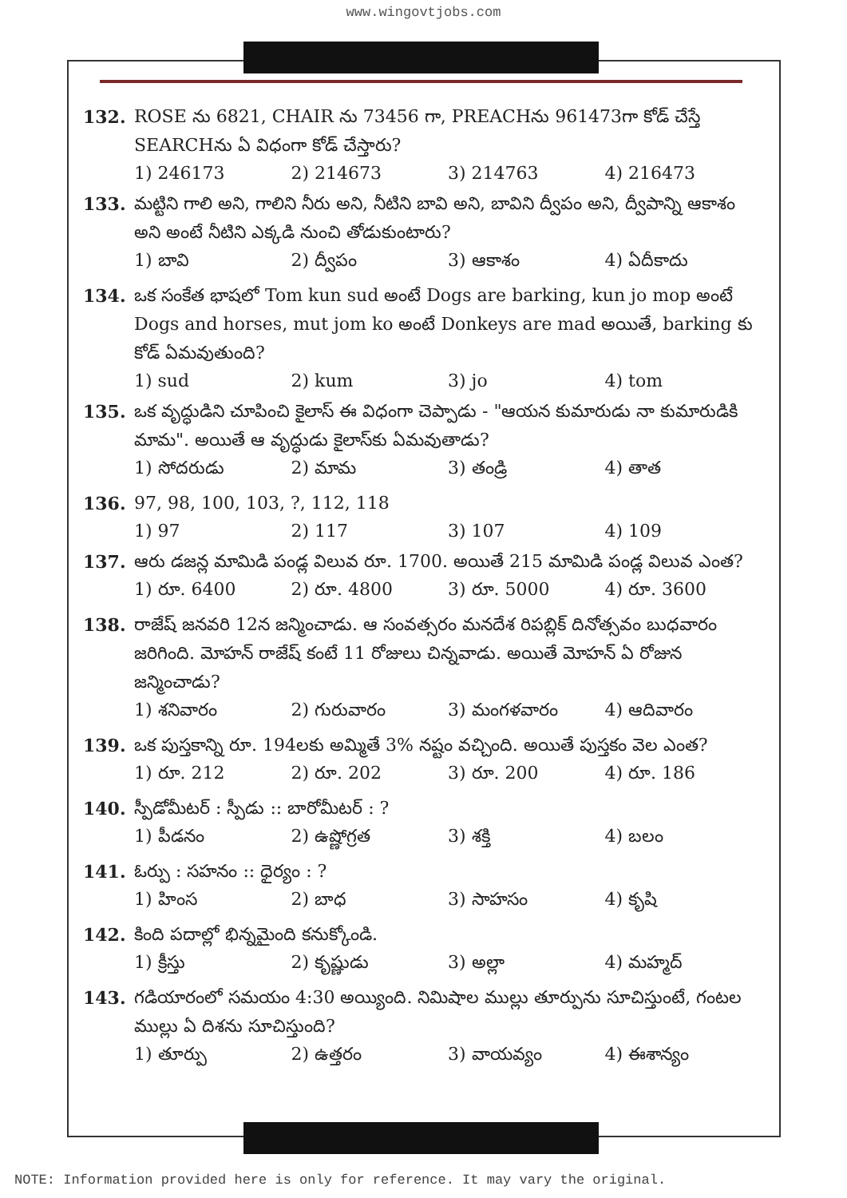www.wingovtjobs.com
132. ROSE ను 6821, CHAIR ను 73456 గా, PREACHను 961473గా కోడ్ చేస్తే SEARCHను ఏ విధంగా కోడ్ చేస్తారు?
1) 246173 2) 214673 3) 214763 4) 216473
133. మట్టిని గాలి అని, గాలిని నీరు అని, నీటిని బావి అని, బావిని ద్వీపం అని, ద్వీపాన్ని ఆకాశం అని అంటే నీటిని ఎక్కడి నుంచి తోడుకుంటారు?
1) బావి 2) ద్వీపం 3) ఆకాశం 4) ఏదీకాదు
134. ఒక సంకేత భాషలో Tom kun sud అంటే Dogs are barking, kun jo mop అంటే Dogs and horses, mut jom ko అంటే Donkeys are mad అయితే, barking కు కోడ్ ఏమవుతుంది?
1) sud 2) kum 3) jo 4) tom
135. ఒక వృద్ధుడిని చూపించి కైలాస్ ఈ విధంగా చెప్పాడు - "ఆయన కుమారుడు నా కుమారుడికి మామ". అయితే ఆ వృద్ధుడు కైలాస్‌కు ఏమవుతాడు?
1) సోదరుడు 2) మామ 3) తండ్రి 4) తాత
136. 97, 98, 100, 103, ?, 112, 118
1) 97 2) 117 3) 107 4) 109
137. ఆరు డజన్ల మామిడి పండ్ల విలువ రూ. 1700. అయితే 215 మామిడి పండ్ల విలువ ఎంత?
1) రూ. 6400 2) రూ. 4800 3) రూ. 5000 4) రూ. 3600
138. రాజేష్ జనవరి 12న జన్మించాడు. ఆ సంవత్సరం మనదేశ రిపబ్లిక్ దినోత్సవం బుధవారం జరిగింది. మోహన్ రాజేష్ కంటే 11 రోజులు చిన్నవాడు. అయితే మోహన్ ఏ రోజున జన్మించాడు?
1) శనివారం 2) గురువారం 3) మంగళవారం 4) ఆదివారం
139. ఒక పుస్తకాన్ని రూ. 194లకు అమ్మితే 3% నష్టం వచ్చింది. అయితే పుస్తకం వెల ఎంత?
1) రూ. 212 2) రూ. 202 3) రూ. 200 4) రూ. 186
140. స్పీడోమీటర్ : స్పీడు :: బారోమీటర్ : ?
1) పీడనం 2) ఉష్ణోగ్రత 3) శక్తి 4) బలం
141. ఓర్పు : సహనం :: ధైర్యం : ?
1) హింస 2) బాధ 3) సాహసం 4) కృషి
142. కింది పదాల్లో భిన్నమైంది కనుక్కోండి.
1) క్రీస్తు 2) కృష్ణుడు 3) అల్లా 4) మహ్మద్
143. గడియారంలో సమయం 4:30 అయ్యింది. నిమిషాల ముల్లు తూర్పును సూచిస్తుంటే, గంటల ముల్లు ఏ దిశను సూచిస్తుంది?
1) తూర్పు 2) ఉత్తరం 3) వాయవ్యం 4) ఈశాన్యం
NOTE: Information provided here is only for reference. It may vary the original.